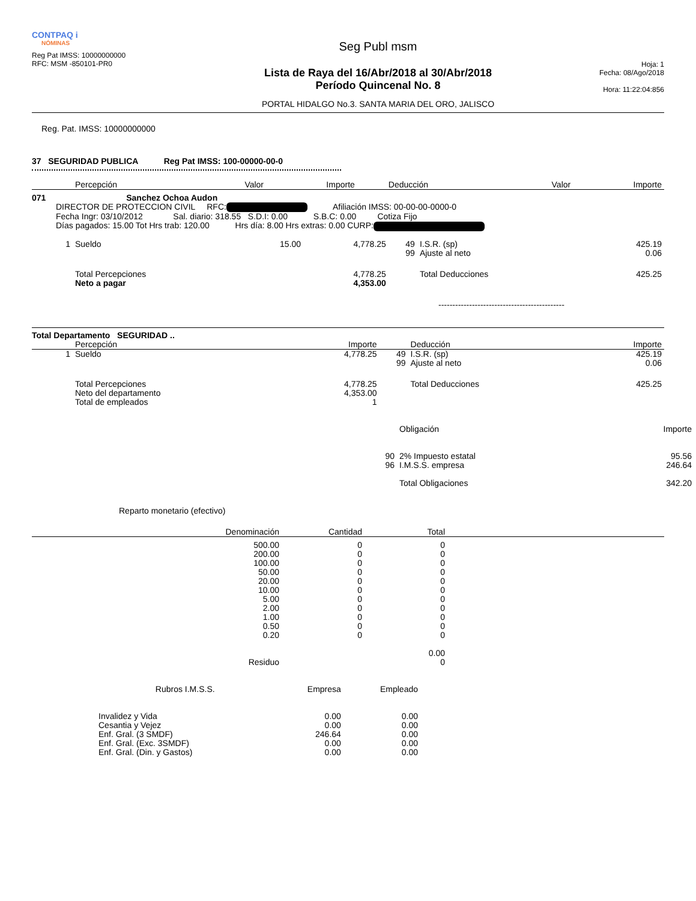CONTPAQ i
NÓMINAS
Reg Pat IMSS: 10000000000
RFC: MSM -850101-PR0
Seg Publ msm
Lista de Raya del 16/Abr/2018 al 30/Abr/2018
Período Quincenal No. 8
PORTAL HIDALGO No.3. SANTA MARIA DEL ORO, JALISCO
Hoja: 1
Fecha: 08/Ago/2018
Hora: 11:22:04:856
Reg. Pat. IMSS: 10000000000
37 SEGURIDAD PUBLICA Reg Pat IMSS: 100-00000-00-0
| | Percepción | Valor | Importe | | Deducción | Valor | Importe |
| --- | --- | --- | --- | --- | --- | --- | --- |
071 Sanchez Ochoa Audon
DIRECTOR DE PROTECCION CIVIL RFC: Afiliación IMSS: 00-00-00-0000-0
Fecha Ingr: 03/10/2012 Sal. diario: 318.55 S.D.I: 0.00 S.B.C: 0.00 Cotiza Fijo
Días pagados: 15.00 Tot Hrs trab: 120.00 Hrs día: 8.00 Hrs extras: 0.00 CURP:
| 1 | Sueldo | 15.00 | 4,778.25 | 49 | I.S.R. (sp) | | 425.19 |
| | | | | 99 | Ajuste al neto | | 0.06 |
| | Total Percepciones | | 4,778.25 | | Total Deducciones | | 425.25 |
| | Neto a pagar | | 4,353.00 | | | | |
---------------------------------------------
Total Departamento SEGURIDAD ..
| | Percepción | Importe | | Deducción | Importe |
| --- | --- | --- | --- | --- | --- |
| 1 | Sueldo | 4,778.25 | 49 | I.S.R. (sp) | 425.19 |
| | | | 99 | Ajuste al neto | 0.06 |
| | Total Percepciones | 4,778.25 | | Total Deducciones | 425.25 |
| | Neto del departamento | 4,353.00 | | | |
| | Total de empleados | 1 | | | |
| | Obligación | Importe |
| --- | --- | --- |
| 90 | 2% Impuesto estatal | 95.56 |
| 96 | I.M.S.S. empresa | 246.64 |
| | Total Obligaciones | 342.20 |
Reparto monetario (efectivo)
| | Denominación | Cantidad | Total | |
| --- | --- | --- | --- | --- |
| | 500.00 200.00 100.00 50.00 20.00 10.00 5.00 2.00 1.00 0.50 0.20 | 0 0 0 0 0 0 0 0 0 0 0 | 0 0 0 0 0 0 0 0 0 0 0 | |
| | | | 0.00 | |
| | Residuo | | 0 | |
| Rubros I.M.S.S. | Empresa | Empleado |
| --- | --- | --- |
| Invalidez y Vida Cesantia y Vejez Enf. Gral. (3 SMDF) Enf. Gral. (Exc. 3SMDF) Enf. Gral. (Din. y Gastos) | 0.00 0.00 246.64 0.00 0.00 | 0.00 0.00 0.00 0.00 0.00 |